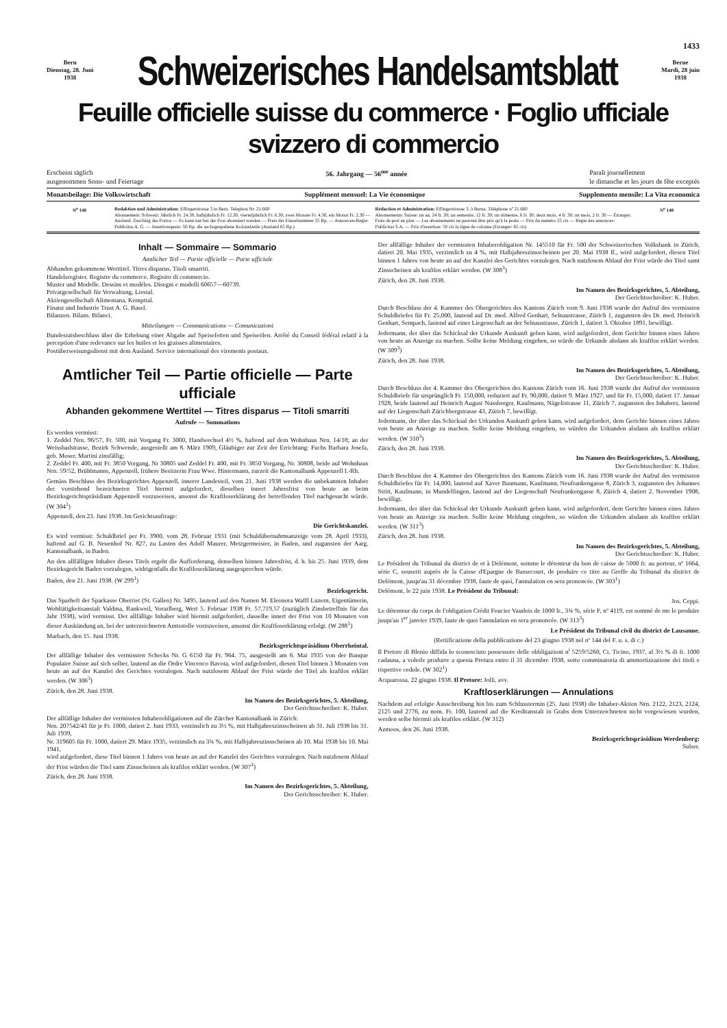1433
Bern
Dienstag, 28. Juni
1938
Schweizerisches Handelsamtsblatt
Berne
Mardi, 28 juin
1938
Feuille officielle suisse du commerce · Foglio ufficiale svizzero di commercio
Erscheint täglich
ausgenommen Sonn- und Feiertage 56. Jahrgang — 56<sup>me</sup> année Paraît journellement
le dimanche et les jours de fête exceptés
Monatsbeilage: Die Volkswirtschaft Supplément mensuel: La Vie économique Supplemento mensile: La Vita economica
N<sup>o</sup> 148 Redaktion und Administration: Effingerstrasse 3 in Bern. Telephon Nr. 21.660
Abonnement: Schweiz: Jährlich Fr. 24.30, halbjährlich Fr. 12.30, vierteljährlich Fr. 6.30, zwei Monate Fr. 4.30, ein Monat Fr. 2.30 — Ausland: Zuschlag des Portos — Es kann nur bei der Post abonniert werden — Preis der Einzelnummer 25 Rp. — Annoncen-Regie: Publicitas A. G. — Insertionspreis: 50 Rp. die sechsgespaltene Kolonelzeile (Ausland 65 Rp.)
Rédaction et Administration: Effingerstrasse 3, à Berne, Téléphone nº 21.660
Abonnements: Suisse: un an, 24 fr. 30; un semestre, 12 fr. 30; un trimestre, 6 fr. 30; deux mois, 4 fr. 30; un mois, 2 fr. 30 — Étranger: Frais de port en plus — Les abonnements ne peuvent être pris qu'à la poste — Prix du numéro 25 cts — Régie des annonces: Publicitas S.A. — Prix d'insertion: 50 cts la ligne de colonne (Etranger: 65 cts)
N<sup>o</sup> 148
Inhalt — Sommaire — Sommario
Amtlicher Teil — Partie officielle — Parte ufficiale
Abhanden gekommene Werttitel. Titres disparus. Titoli smarriti.
Handelsregister. Registre du commerce. Registro di commercio.
Muster und Modelle. Dessins et modèles. Disegni e modelli 60657—60739.
Privatgesellschaft für Verwaltung, Liestal.
Aktiengesellschaft Alimentana, Kempttal.
Finanz und Industrie Trust A. G. Basel.
Bilanzen. Bilans. Bilanci.
Mitteilungen — Communications — Comunicazioni
Bundesratsbeschluss über die Erhebung einer Abgabe auf Speisefetten und Speiseölen. Arrêté du Conseil fédéral relatif à la perception d'une redevance sur les huiles et les graisses alimentaires.
Postüberweisungsdienst mit dem Ausland. Service international des virements postaux.
Amtlicher Teil — Partie officielle — Parte ufficiale
Abhanden gekommene Werttitel — Titres disparus — Titoli smarriti
Aufrufe — Sommations
Es werden vermisst:
1. Zeddel Nrn. 96/57, Fr. 500, mit Vorgang Fr. 3000, Handwechsel 4½ %, haftend auf dem Wohnhaus Nrn. 14/18; an der Weissbadstrasse, Bezirk Schwende, ausgestellt am 8. März 1909, Gläubiger zur Zeit der Errichtung: Fuchs Barbara Josefa, geb. Moser, Martini zinsfällig;
2. Zeddel Fr. 400, mit Fr. 3850 Vorgang, Nr 30805 und Zeddel Fr. 400, mit Fr. 3850 Vorgang, Nr. 30808, beide auf Wohnhaus Nrn. 59/52, Brühlmanns, Appenzell, frühere Besitzerin Frau Wwe. Hintermann, zurzeit die Kantonalbank Appenzell I.-Rh.
Gemäss Beschluss des Bezirksgerichtes Appenzell, innerer Landesteil, vom 21. Juni 1938 werden die unbekannten Inhaber der vorstehend bezeichneten Titel hiermit aufgefordert, dieselben innert Jahresfrist von heute an beim Bezirksgerichtspräsidium Appenzell vorzuweisen, ansonst die Kraftloserklärung der betreffenden Titel nachgesucht würde. (W 304<sup>1</sup>)
Appenzell, den 23. Juni 1938. Im Gerichtsauftrage:
Die Gerichtskanzlei.
Es wird vermisst: Schuldbrief per Fr. 3900, vom 28. Februar 1931 (mit Schuldübernahmsanzeige vom 28. April 1933), haftend auf G. B. Neuenhof Nr. 827, zu Lasten des Adolf Maurer, Metzgermeister, in Baden, und zugunsten der Aarg. Kantonalbank, in Baden.
An den allfälligen Inhaber dieses Titels ergeht die Aufforderung, denselben binnen Jahresfrist, d. h. bis 25. Juni 1939, dem Bezirksgericht Baden vorzulegen, widrigenfalls die Kraftloserklärung ausgesprochen würde.
Baden, den 21. Juni 1938. (W 299<sup>1</sup>)
Bezirksgericht.
Das Sparheft der Sparkasse Oberriet (St. Gallen) Nr. 3495, lautend auf den Namen M. Eleonora Waffl Luzern, Eigentümerin, Wohltätigkeitsanstalt Valdma, Rankweil, Vorarlberg, Wert 5. Februar 1938 Fr. 57,719.57 (zuzüglich Zinsbetreffnis für das Jahr 1938), wird vermisst. Der allfällige Inhaber wird hiermit aufgefordert, dasselbe innert der Frist von 10 Monaten von dieser Auskündung an, bei der unterzeichneten Amtsstelle vorzuweisen, ansonst die Kraftloserklärung erfolgt. (W 288<sup>1</sup>)
Marbach, den 15. Juni 1938.
Bezirksgerichtspräsidium Oberrheintal.
Der allfällige Inhaber des vermissten Schecks Nr. G 6150 für Fr. 964. 75, ausgestellt am 6. Mai 1935 von der Banque Populaire Suisse auf sich selber, lautend an die Ordre Vincenco Bavota, wird aufgefordert, diesen Titel binnen 3 Monaten von heute an auf der Kanzlei des Gerichtes vorzulegen. Nach nutzlosem Ablauf der Frist würde der Titel als kraftlos erklärt werden. (W 306<sup>3</sup>)
Zürich, den 28. Juni 1938.
Im Namen des Bezirksgerichtes, 5. Abteilung,
Der Gerichtsschreiber: K. Huber.
Der allfällige Inhaber der vermissten Inhaberobligationen auf die Zürcher Kantonalbank in Zürich:
Nrn. 207542/43 für je Fr. 1000, datiert 2. Juni 1933, verzinslich zu 3½ %, mit Halbjahreszinsscheinen ab 31. Juli 1938 bis 31. Juli 1939,
Nr. 319605 für Fr. 1000, datiert 29. März 1935, verzinslich zu 3¾ %, mit Halbjahreszinsscheinen ab 10. Mai 1938 bis 10. Mai 1941,
wird aufgefordert, diese Titel binnen 1 Jahres von heute an auf der Kanzlei des Gerichtes vorzulegen. Nach nutzlosem Ablauf der Frist würden die Titel samt Zinsscheinen als kraftlos erklärt werden. (W 307<sup>3</sup>)
Zürich, den 28. Juni 1938.
Im Namen des Bezirksgerichtes, 5. Abteilung,
Der Gerichtsschreiber: K. Huber.
Der allfällige Inhaber der vermissten Inhaberobligation Nr. 145510 für Fr. 500 der Schweizerischen Volksbank in Zürich, datiert 20. Mai 1935, verzinslich zu 4 %, mit Halbjahreszinsscheinen per 20. Mai 1938 ff., wird aufgefordert, diesen Titel binnen 1 Jahres von heute an auf der Kanzlei des Gerichtes vorzulegen. Nach nutzlosem Ablauf der Frist würde der Titel samt Zinsscheinen als kraftlos erklärt werden. (W 308<sup>3</sup>)
Zürich, den 28. Juni 1938.
Im Namen des Bezirksgerichtes, 5. Abteilung,
Der Gerichtsschreiber: K. Huber.
Durch Beschluss der 4. Kammer des Obergerichtes des Kantons Zürich vom 9. Juni 1938 wurde der Aufruf des vermissten Schuldbriefes für Fr. 25,000, lautend auf Dr. med. Alfred Genhart, Selnaustrasse, Zürich 1, zugunsten des Dr. med. Heinrich Genhart, Sempach, lastend auf einer Liegenschaft an der Selnaustrasse, Zürich 1, datiert 3. Oktober 1891, bewilligt.
Jedermann, der über das Schicksal der Urkunde Auskunft geben kann, wird aufgefordert, dem Gerichte binnen eines Jahres von heute an Anzeige zu machen. Sollte keine Meldung eingehen, so würde die Urkunde alsdann als kraftlos erklärt werden. (W 309<sup>3</sup>)
Zürich, den 28. Juni 1938.
Im Namen des Bezirksgerichtes, 5. Abteilung,
Der Gerichtsschreiber: K. Huber.
Durch Beschluss der 4. Kammer des Obergerichtes des Kantons Zürich vom 16. Juni 1938 wurde der Aufruf der vermissten Schuldbriefe für ursprünglich Fr. 150,000, reduziert auf Fr. 90,000, datiert 9. März 1927, und für Fr. 15,000, datiert 17. Januar 1928, beide lautend auf Heinrich August Nussberger, Kaufmann, Nägelistrasse 11, Zürich 7, zugunsten des Inhabers, lastend auf der Liegenschaft Zürichbergstrasse 43, Zürich 7, bewilligt.
Jedermann, der über das Schicksal der Urkunden Auskunft geben kann, wird aufgefordert, dem Gerichte binnen eines Jahres von heute an Anzeige zu machen. Sollte keine Meldung eingehen, so würden die Urkunden alsdann als kraftlos erklärt werden. (W 310<sup>3</sup>)
Zürich, den 28. Juni 1938.
Im Namen des Bezirksgerichtes, 5. Abteilung,
Der Gerichtsschreiber: K. Huber.
Durch Beschluss der 4. Kammer des Obergerichtes des Kantons Zürich vom 16. Juni 1938 wurde der Aufruf des vermissten Schuldbriefes für Fr. 14,000, lautend auf Xaver Baumann, Kaufmann, Neufrankengasse 8, Zürich 3, zugunsten des Johannes Stritt, Kaufmann, in Mundelfingen, lastend auf der Liegenschaft Neufrankengasse 8, Zürich 4, datiert 2. November 1908, bewilligt.
Jedermann, der über das Schicksal der Urkunde Auskunft geben kann, wird aufgefordert, dem Gerichte binnen eines Jahres von heute an Anzeige zu machen. Sollte keine Meldung eingehen, so würden die Urkunden alsdann als kraftlos erklärt werden. (W 311<sup>3</sup>)
Zürich, den 28. Juni 1938.
Im Namen des Bezirksgerichtes, 5. Abteilung,
Der Gerichtsschreiber: K. Huber.
Le Président du Tribunal du district de et à Delémont, somme le détenteur du bon de caisse de 5000 fr. au porteur, nº 1664, série C, souserit auprès de la Caisse d'Epargne de Bassecourt, de produire ce titre au Greffe du Tribunal du district de Delémont, jusqu'au 31 décembre 1938, faute de quoi, l'annulation en sera prononcée. (W 303<sup>1</sup>)
Delémont, le 22 juin 1938. Le Président du Tribunal:
Jos. Ceppi.
Le détenteur du corps de l'obligation Crédit Foucier Vaudois de 1000 fr., 3¾ %, série F, nº 4119, est sommé de me le produire jusqu'au 1<sup>er</sup> janvier 1939, faute de quoi l'annulation en sera prononcée. (W 313<sup>3</sup>)
Le Président du Tribunal civil du district de Lausanne.
(Rettificazione della pubblicazione del 23 giugno 1938 nel nº 144 del F. u. s. di c.)
Il Pretore di Blenio diffida lo sconosciuto possessore delle obbligazioni n<sup>i</sup> 5259/5260, Ct. Ticino, 1937, al 3½ % di fr. 1000 cadauna, a volerle produrre a questa Pretura entro il 31 dicembre 1938, sotto comminatoria di ammortizzazione dei titoli e rispettive cedole. (W 302<sup>1</sup>)
Acquarossa, 22 giugno 1938. Il Pretore: Jolli, avv.
Kraftloserklärungen — Annulations
Nachdem auf erfolgte Ausschreibung hin bis zum Schlusstermin (25. Juni 1938) die Inhaber-Aktien Nrn. 2122, 2123, 2124, 2125 und 2776, zu nom. Fr. 100, lautend auf die Kreditanstalt in Grabs dem Unterzeichneten nicht vorgewiesen wurden, werden selbe hiermit als kraftlos erklärt. (W 312)
Azmoos, den 26. Juni 1938.
Bezirksgerichtspräsidium Werdenberg:
Sulser.